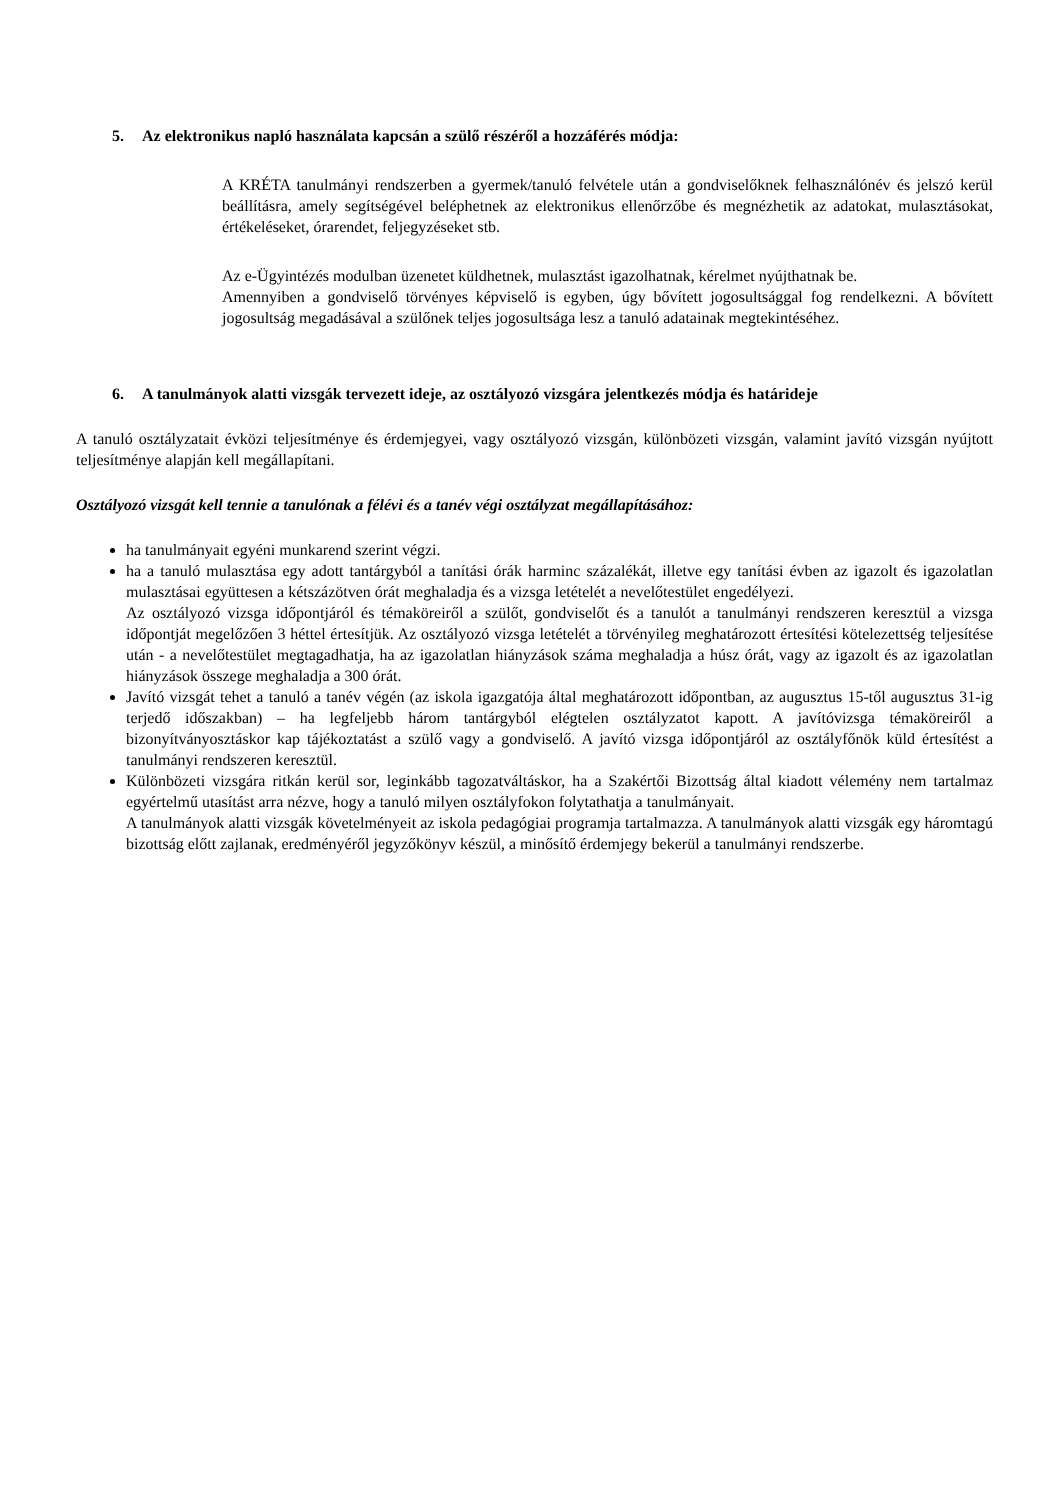5. Az elektronikus napló használata kapcsán a szülő részéről a hozzáférés módja:
A KRÉTA tanulmányi rendszerben a gyermek/tanuló felvétele után a gondviselőknek felhasználónév és jelszó kerül beállításra, amely segítségével beléphetnek az elektronikus ellenőrzőbe és megnézhetik az adatokat, mulasztásokat, értékeléseket, órarendet, feljegyzéseket stb.
Az e-Ügyintézés modulban üzenetet küldhetnek, mulasztást igazolhatnak, kérelmet nyújthatnak be.
Amennyiben a gondviselő törvényes képviselő is egyben, úgy bővített jogosultsággal fog rendelkezni. A bővített jogosultság megadásával a szülőnek teljes jogosultsága lesz a tanuló adatainak megtekintéséhez.
6. A tanulmányok alatti vizsgák tervezett ideje, az osztályozó vizsgára jelentkezés módja és határideje
A tanuló osztályzatait évközi teljesítménye és érdemjegyei, vagy osztályozó vizsgán, különbözeti vizsgán, valamint javító vizsgán nyújtott teljesítménye alapján kell megállapítani.
Osztályozó vizsgát kell tennie a tanulónak a félévi és a tanév végi osztályzat megállapításához:
ha tanulmányait egyéni munkarend szerint végzi.
ha a tanuló mulasztása egy adott tantárgyból a tanítási órák harminc százalékát, illetve egy tanítási évben az igazolt és igazolatlan mulasztásai együttesen a kétszázötven órát meghaladja és a vizsga letételét a nevelőtestület engedélyezi.
Az osztályozó vizsga időpontjáról és témaköreiről a szülőt, gondviselőt és a tanulót a tanulmányi rendszeren keresztül a vizsga időpontját megelőzően 3 héttel értesítjük. Az osztályozó vizsga letételét a törvényileg meghatározott értesítési kötelezettség teljesítése után - a nevelőtestület megtagadhatja, ha az igazolatlan hiányzások száma meghaladja a húsz órát, vagy az igazolt és az igazolatlan hiányzások összege meghaladja a 300 órát.
Javító vizsgát tehet a tanuló a tanév végén (az iskola igazgatója által meghatározott időpontban, az augusztus 15-től augusztus 31-ig terjedő időszakban) – ha legfeljebb három tantárgyból elégtelen osztályzatot kapott. A javítóvizsga témaköreiről a bizonyítványosztáskor kap tájékoztatást a szülő vagy a gondviselő. A javító vizsga időpontjáról az osztályfőnök küld értesítést a tanulmányi rendszeren keresztül.
Különbözeti vizsgára ritkán kerül sor, leginkább tagozatváltáskor, ha a Szakértői Bizottság által kiadott vélemény nem tartalmaz egyértelmű utasítást arra nézve, hogy a tanuló milyen osztályfokon folytathatja a tanulmányait.
A tanulmányok alatti vizsgák követelményeit az iskola pedagógiai programja tartalmazza. A tanulmányok alatti vizsgák egy háromtagú bizottság előtt zajlanak, eredményéről jegyzőkönyv készül, a minősítő érdemjegy bekerül a tanulmányi rendszerbe.